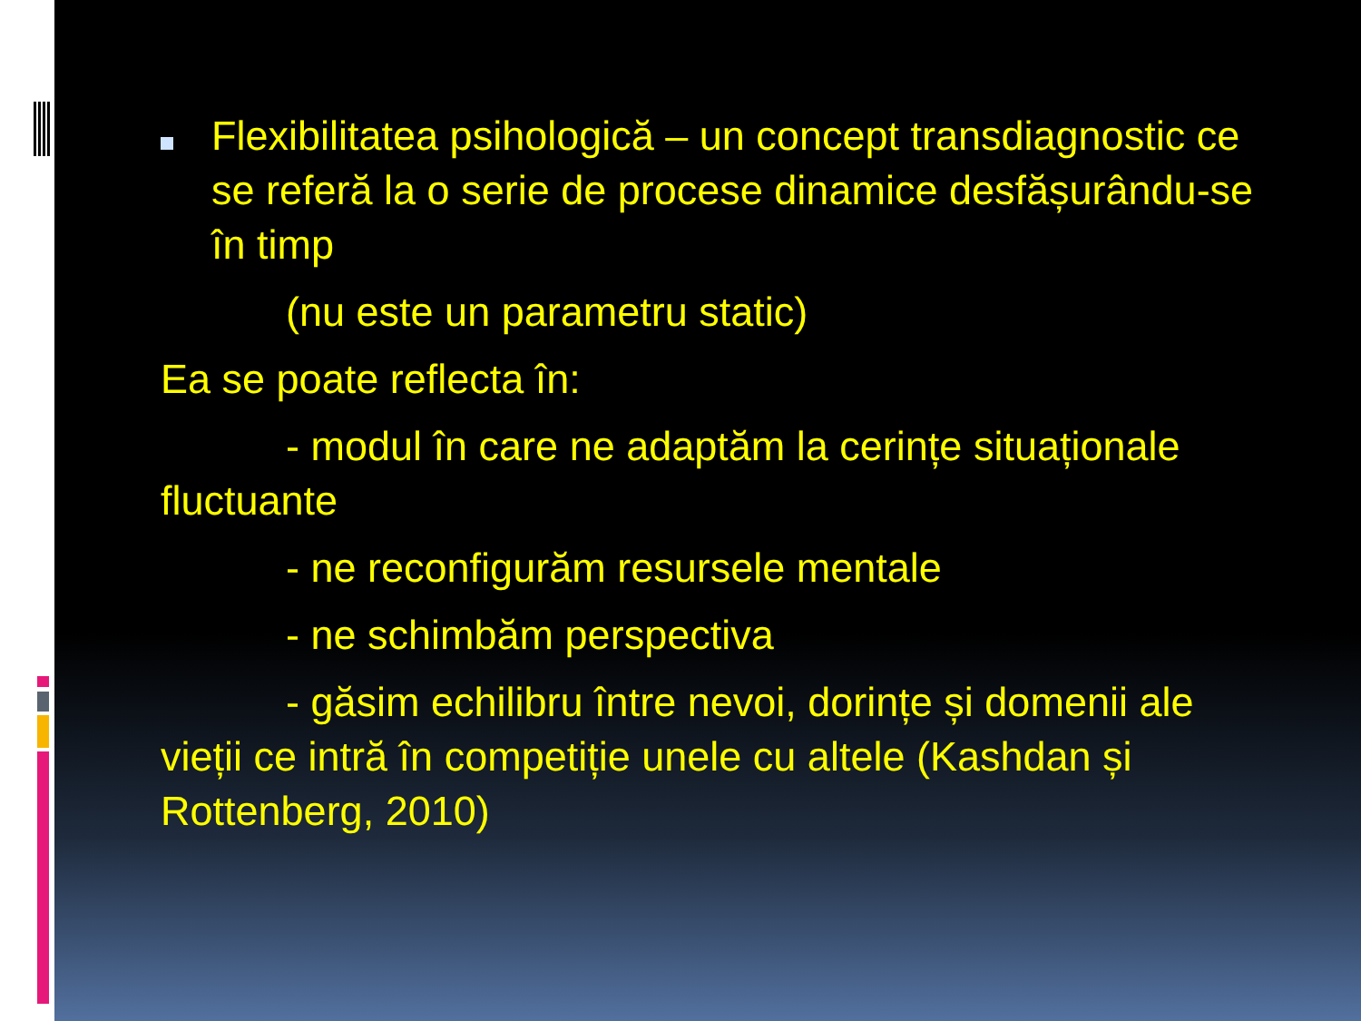Flexibilitatea psihologică – un concept transdiagnostic ce se referă la o serie de procese dinamice desfășurându-se în timp
(nu este un parametru static)
Ea se poate reflecta în:
- modul în care ne adaptăm la cerințe situaționale fluctuante
- ne reconfigurăm resursele mentale
- ne schimbăm perspectiva
- găsim echilibru între nevoi, dorințe și domenii ale vieții ce intră în competiție unele cu altele (Kashdan și Rottenberg, 2010)